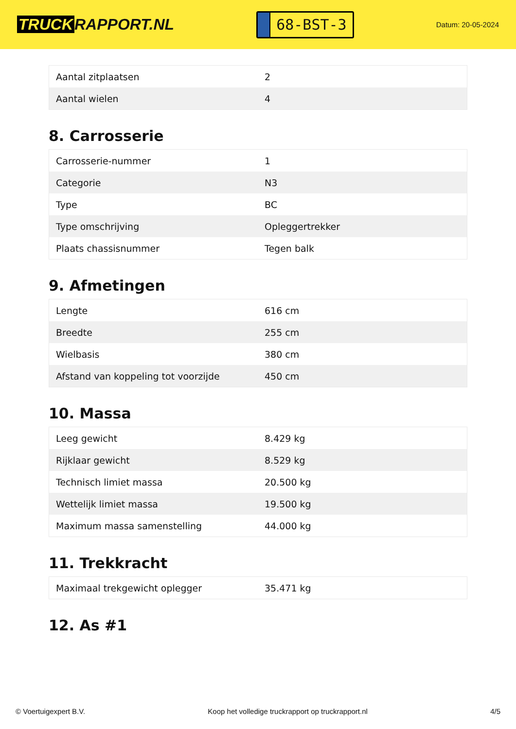TRUCK RAPPORT.NL
68-BST-3
Datum: 20-05-2024
| Aantal zitplaatsen | 2 |
| Aantal wielen | 4 |
8. Carrosserie
| Carrosserie-nummer | 1 |
| Categorie | N3 |
| Type | BC |
| Type omschrijving | Opleggertrekker |
| Plaats chassisnummer | Tegen balk |
9. Afmetingen
| Lengte | 616 cm |
| Breedte | 255 cm |
| Wielbasis | 380 cm |
| Afstand van koppeling tot voorzijde | 450 cm |
10. Massa
| Leeg gewicht | 8.429 kg |
| Rijklaar gewicht | 8.529 kg |
| Technisch limiet massa | 20.500 kg |
| Wettelijk limiet massa | 19.500 kg |
| Maximum massa samenstelling | 44.000 kg |
11. Trekkracht
| Maximaal trekgewicht oplegger | 35.471 kg |
12. As #1
© Voertuigexpert B.V. Koop het volledige truckrapport op truckrapport.nl 4/5